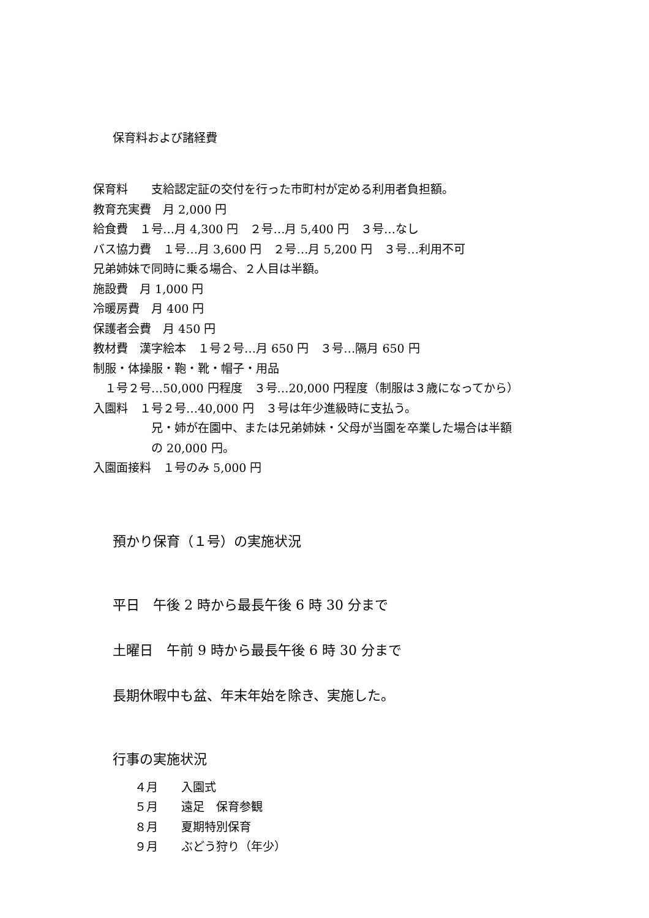保育料および諸経費
保育料　　支給認定証の交付を行った市町村が定める利用者負担額。
教育充実費　月 2,000 円
給食費　１号…月 4,300 円　２号…月 5,400 円　３号…なし
バス協力費　１号…月 3,600 円　２号…月 5,200 円　３号…利用不可
兄弟姉妹で同時に乗る場合、２人目は半額。
施設費　月 1,000 円
冷暖房費　月 400 円
保護者会費　月 450 円
教材費　漢字絵本　１号２号…月 650 円　３号…隔月 650 円
制服・体操服・鞄・靴・帽子・用品
　１号２号…50,000 円程度　３号…20,000 円程度（制服は３歳になってから）
入園料　１号２号…40,000 円　３号は年少進級時に支払う。
　　　　　兄・姉が在園中、または兄弟姉妹・父母が当園を卒業した場合は半額
　　　　　の 20,000 円。
入園面接料　１号のみ 5,000 円
預かり保育（１号）の実施状況
平日　午後 2 時から最長午後 6 時 30 分まで
土曜日　午前 9 時から最長午後 6 時 30 分まで
長期休暇中も盆、年末年始を除き、実施した。
行事の実施状況
４月　　入園式
５月　　遠足　保育参観
８月　　夏期特別保育
９月　　ぶどう狩り（年少）